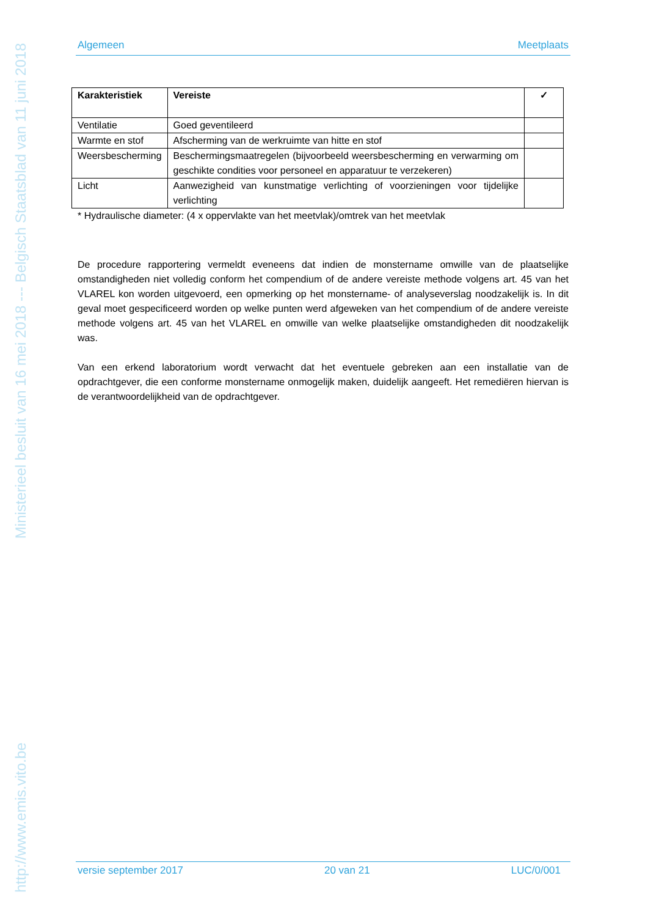http://www.emis.vito.be Ministerieel besluit van 16 mei 2018 --- Belgisch Staatsblad van 11 juni 2018
Algemeen Meetplaats
| Karakteristiek | Vereiste | ✓ |
| --- | --- | --- |
| Ventilatie | Goed geventileerd | |
| Warmte en stof | Afscherming van de werkruimte van hitte en stof | |
| Weersbescherming | Beschermingsmaatregelen (bijvoorbeeld weersbescherming en verwarming om geschikte condities voor personeel en apparatuur te verzekeren) | |
| Licht | Aanwezigheid van kunstmatige verlichting of voorzieningen voor tijdelijke verlichting | |
* Hydraulische diameter: (4 x oppervlakte van het meetvlak)/omtrek van het meetvlak
De procedure rapportering vermeldt eveneens dat indien de monstername omwille van de plaatselijke omstandigheden niet volledig conform het compendium of de andere vereiste methode volgens art. 45 van het VLAREL kon worden uitgevoerd, een opmerking op het monstername- of analyseverslag noodzakelijk is. In dit geval moet gespecificeerd worden op welke punten werd afgeweken van het compendium of de andere vereiste methode volgens art. 45 van het VLAREL en omwille van welke plaatselijke omstandigheden dit noodzakelijk was.
Van een erkend laboratorium wordt verwacht dat het eventuele gebreken aan een installatie van de opdrachtgever, die een conforme monstername onmogelijk maken, duidelijk aangeeft. Het remediëren hiervan is de verantwoordelijkheid van de opdrachtgever.
versie september 2017 20 van 21 LUC/0/001